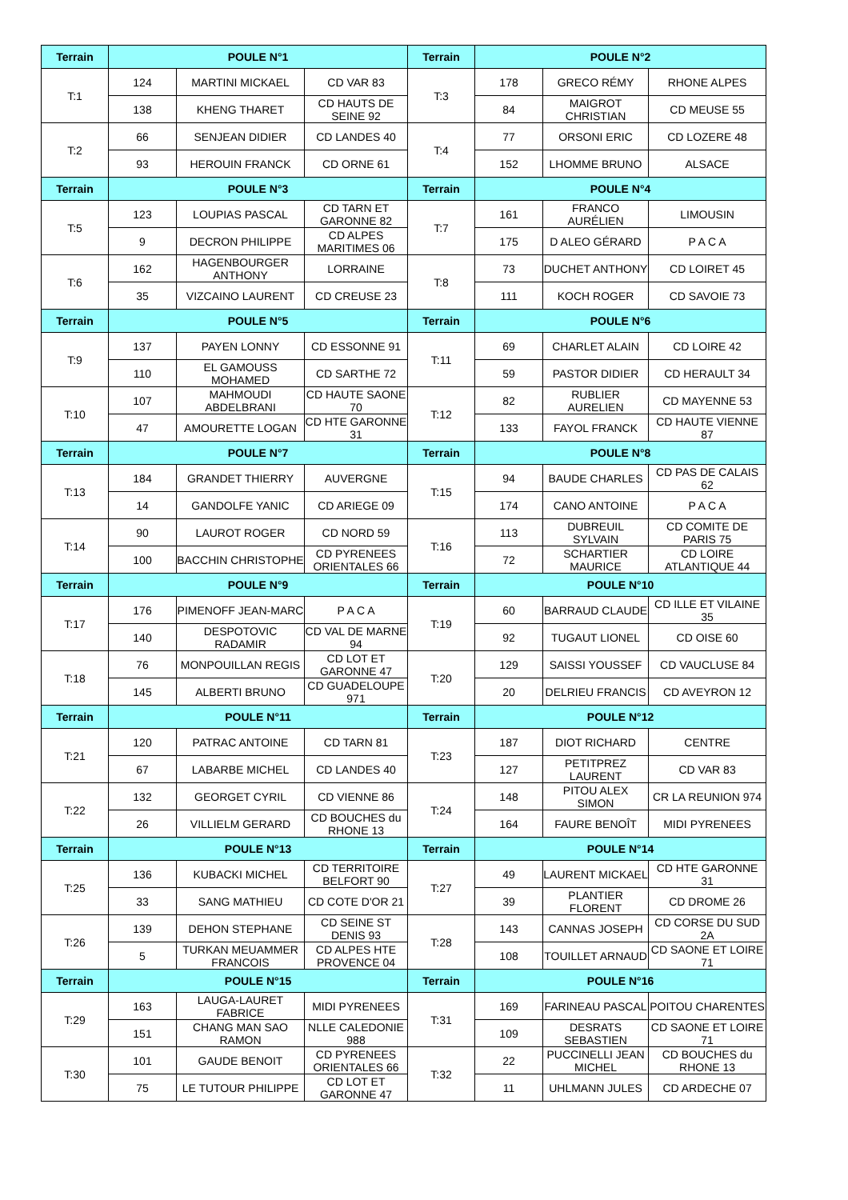| Terrain | POULE N°1 | | | Terrain | POULE N°2 | | |
| --- | --- | --- | --- | --- | --- | --- | --- |
| T:1 | 124 | MARTINI MICKAEL | CD VAR 83 | T:3 | 178 | GRECO RÉMY | RHONE ALPES |
| | 138 | KHENG THARET | CD HAUTS DE SEINE 92 | | 84 | MAIGROT CHRISTIAN | CD MEUSE 55 |
| T:2 | 66 | SENJEAN DIDIER | CD LANDES 40 | T:4 | 77 | ORSONI ERIC | CD LOZERE 48 |
| | 93 | HEROUIN FRANCK | CD ORNE 61 | | 152 | LHOMME BRUNO | ALSACE |
| Terrain | POULE N°3 | | | Terrain | POULE N°4 | | |
| T:5 | 123 | LOUPIAS PASCAL | CD TARN ET GARONNE 82 | T:7 | 161 | FRANCO AURÉLIEN | LIMOUSIN |
| | 9 | DECRON PHILIPPE | CD ALPES MARITIMES 06 | | 175 | D ALEO GÉRARD | P A C A |
| T:6 | 162 | HAGENBOURGER ANTHONY | LORRAINE | T:8 | 73 | DUCHET ANTHONY | CD LOIRET 45 |
| | 35 | VIZCAINO LAURENT | CD CREUSE 23 | | 111 | KOCH ROGER | CD SAVOIE 73 |
| Terrain | POULE N°5 | | | Terrain | POULE N°6 | | |
| T:9 | 137 | PAYEN LONNY | CD ESSONNE 91 | T:11 | 69 | CHARLET ALAIN | CD LOIRE 42 |
| | 110 | EL GAMOUSS MOHAMED | CD SARTHE 72 | | 59 | PASTOR DIDIER | CD HERAULT 34 |
| T:10 | 107 | MAHMOUDI ABDELBRANI | CD HAUTE SAONE 70 | T:12 | 82 | RUBLIER AURELIEN | CD MAYENNE 53 |
| | 47 | AMOURETTE LOGAN | CD HTE GARONNE 31 | | 133 | FAYOL FRANCK | CD HAUTE VIENNE 87 |
| Terrain | POULE N°7 | | | Terrain | POULE N°8 | | |
| T:13 | 184 | GRANDET THIERRY | AUVERGNE | T:15 | 94 | BAUDE CHARLES | CD PAS DE CALAIS 62 |
| | 14 | GANDOLFE YANIC | CD ARIEGE 09 | | 174 | CANO ANTOINE | P A C A |
| T:14 | 90 | LAUROT ROGER | CD NORD 59 | T:16 | 113 | DUBREUIL SYLVAIN | CD COMITE DE PARIS 75 |
| | 100 | BACCHIN CHRISTOPHE | CD PYRENEES ORIENTALES 66 | | 72 | SCHARTIER MAURICE | CD LOIRE ATLANTIQUE 44 |
| Terrain | POULE N°9 | | | Terrain | POULE N°10 | | |
| T:17 | 176 | PIMENOFF JEAN-MARC | P A C A | T:19 | 60 | BARRAUD CLAUDE | CD ILLE ET VILAINE 35 |
| | 140 | DESPOTOVIC RADAMIR | CD VAL DE MARNE 94 | | 92 | TUGAUT LIONEL | CD OISE 60 |
| T:18 | 76 | MONPOUILLAN REGIS | CD LOT ET GARONNE 47 | T:20 | 129 | SAISSI YOUSSEF | CD VAUCLUSE 84 |
| | 145 | ALBERTI BRUNO | CD GUADELOUPE 971 | | 20 | DELRIEU FRANCIS | CD AVEYRON 12 |
| Terrain | POULE N°11 | | | Terrain | POULE N°12 | | |
| T:21 | 120 | PATRAC ANTOINE | CD TARN 81 | T:23 | 187 | DIOT RICHARD | CENTRE |
| | 67 | LABARBE MICHEL | CD LANDES 40 | | 127 | PETITPREZ LAURENT | CD VAR 83 |
| T:22 | 132 | GEORGET CYRIL | CD VIENNE 86 | T:24 | 148 | PITOU ALEX SIMON | CR LA REUNION 974 |
| | 26 | VILLIELM GERARD | CD BOUCHES du RHONE 13 | | 164 | FAURE BENOÎT | MIDI PYRENEES |
| Terrain | POULE N°13 | | | Terrain | POULE N°14 | | |
| T:25 | 136 | KUBACKI MICHEL | CD TERRITOIRE BELFORT 90 | T:27 | 49 | LAURENT MICKAEL | CD HTE GARONNE 31 |
| | 33 | SANG MATHIEU | CD COTE D'OR 21 | | 39 | PLANTIER FLORENT | CD DROME 26 |
| T:26 | 139 | DEHON STEPHANE | CD SEINE ST DENIS 93 | T:28 | 143 | CANNAS JOSEPH | CD CORSE DU SUD 2A |
| | 5 | TURKAN MEUAMMER FRANCOIS | CD ALPES HTE PROVENCE 04 | | 108 | TOUILLET ARNAUD | CD SAONE ET LOIRE 71 |
| Terrain | POULE N°15 | | | Terrain | POULE N°16 | | |
| T:29 | 163 | LAUGA-LAURET FABRICE | MIDI PYRENEES | T:31 | 169 | FARINEAU PASCAL | POITOU CHARENTES |
| | 151 | CHANG MAN SAO RAMON | NLLE CALEDONIE 988 | | 109 | DESRATS SEBASTIEN | CD SAONE ET LOIRE 71 |
| T:30 | 101 | GAUDE BENOIT | CD PYRENEES ORIENTALES 66 | T:32 | 22 | PUCCINELLI JEAN MICHEL | CD BOUCHES du RHONE 13 |
| | 75 | LE TUTOUR PHILIPPE | CD LOT ET GARONNE 47 | | 11 | UHLMANN JULES | CD ARDECHE 07 |